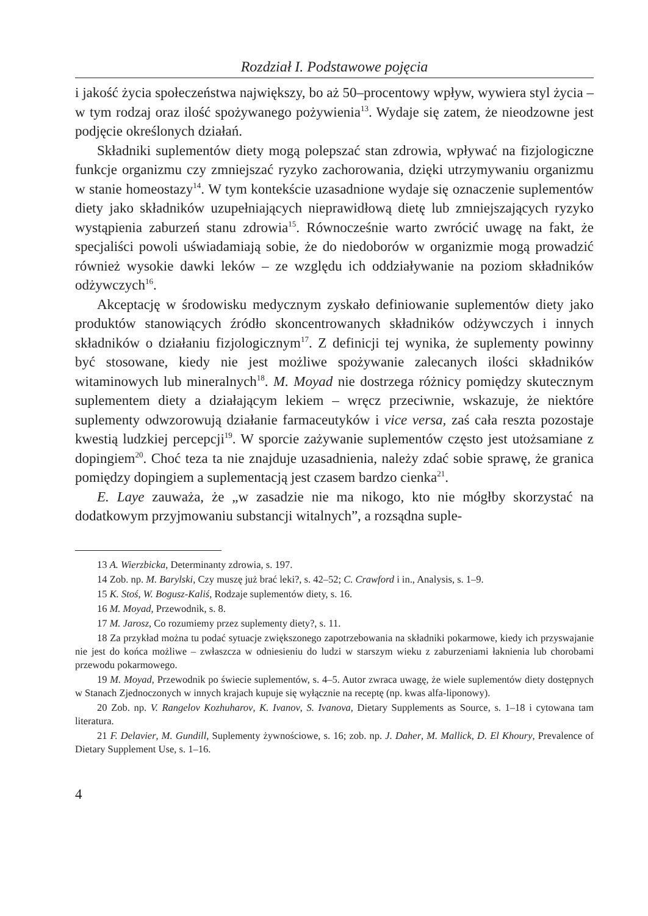Rozdział I. Podstawowe pojęcia
i jakość życia społeczeństwa największy, bo aż 50–procentowy wpływ, wywiera styl życia – w tym rodzaj oraz ilość spożywanego pożywienia<sup>13</sup>. Wydaje się zatem, że nieodzowne jest podjęcie określonych działań.
Składniki suplementów diety mogą polepszać stan zdrowia, wpływać na fizjologiczne funkcje organizmu czy zmniejszać ryzyko zachorowania, dzięki utrzymywaniu organizmu w stanie homeostazy<sup>14</sup>. W tym kontekście uzasadnione wydaje się oznaczenie suplementów diety jako składników uzupełniających nieprawidłową dietę lub zmniejszających ryzyko wystąpienia zaburzeń stanu zdrowia<sup>15</sup>. Równocześnie warto zwrócić uwagę na fakt, że specjaliści powoli uświadamiają sobie, że do niedoborów w organizmie mogą prowadzić również wysokie dawki leków – ze względu ich oddziaływanie na poziom składników odżywczych<sup>16</sup>.
Akceptację w środowisku medycznym zyskało definiowanie suplementów diety jako produktów stanowiących źródło skoncentrowanych składników odżywczych i innych składników o działaniu fizjologicznym<sup>17</sup>. Z definicji tej wynika, że suplementy powinny być stosowane, kiedy nie jest możliwe spożywanie zalecanych ilości składników witaminowych lub mineralnych<sup>18</sup>. M. Moyad nie dostrzega różnicy pomiędzy skutecznym suplementem diety a działającym lekiem – wręcz przeciwnie, wskazuje, że niektóre suplementy odwzorowują działanie farmaceutyków i vice versa, zaś cała reszta pozostaje kwestią ludzkiej percepcji<sup>19</sup>. W sporcie zażywanie suplementów często jest utożsamiane z dopingiem<sup>20</sup>. Choć teza ta nie znajduje uzasadnienia, należy zdać sobie sprawę, że granica pomiędzy dopingiem a suplementacją jest czasem bardzo cienka<sup>21</sup>.
E. Laye zauważa, że „w zasadzie nie ma nikogo, kto nie mógłby skorzystać na dodatkowym przyjmowaniu substancji witalnych”, a rozsądna suple-
13 A. Wierzbicka, Determinanty zdrowia, s. 197.
14 Zob. np. M. Barylski, Czy muszę już brać leki?, s. 42–52; C. Crawford i in., Analysis, s. 1–9.
15 K. Stoś, W. Bogusz-Kaliś, Rodzaje suplementów diety, s. 16.
16 M. Moyad, Przewodnik, s. 8.
17 M. Jarosz, Co rozumiemy przez suplementy diety?, s. 11.
18 Za przykład można tu podać sytuacje zwiększonego zapotrzebowania na składniki pokarmowe, kiedy ich przyswajanie nie jest do końca możliwe – zwłaszcza w odniesieniu do ludzi w starszym wieku z zaburzeniami łaknienia lub chorobami przewodu pokarmowego.
19 M. Moyad, Przewodnik po świecie suplementów, s. 4–5. Autor zwraca uwagę, że wiele suplementów diety dostępnych w Stanach Zjednoczonych w innych krajach kupuje się wyłącznie na receptę (np. kwas alfa-liponowy).
20 Zob. np. V. Rangelov Kozhuharov, K. Ivanov, S. Ivanova, Dietary Supplements as Source, s. 1–18 i cytowana tam literatura.
21 F. Delavier, M. Gundill, Suplementy żywnościowe, s. 16; zob. np. J. Daher, M. Mallick, D. El Khoury, Prevalence of Dietary Supplement Use, s. 1–16.
4